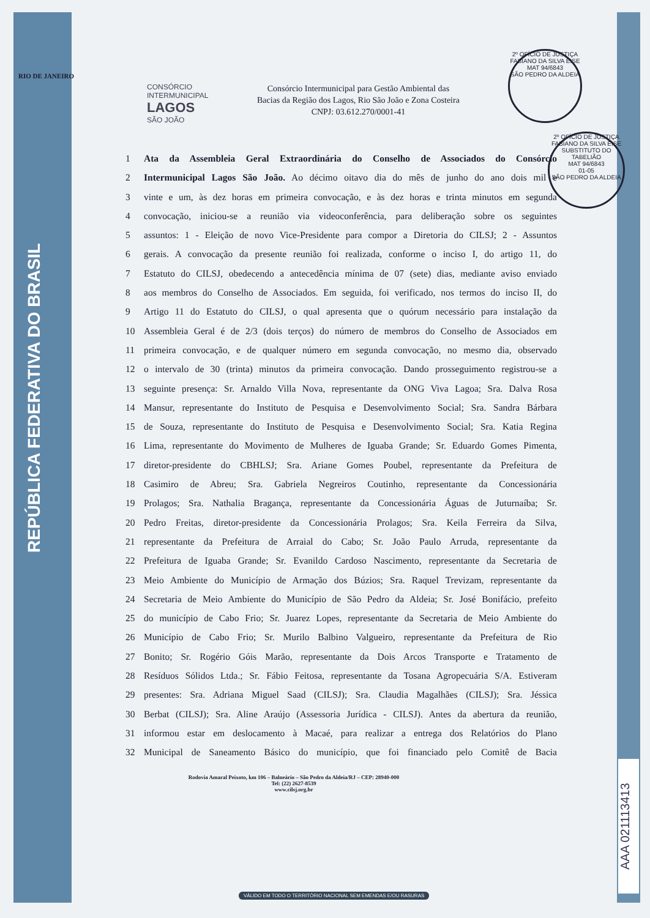RIO DE JANEIRO
REPÚBLICA FEDERATIVA DO BRASIL
2º OFÍCIO DE JUSTIÇA
FABIANO DA SILVA EISE
MAT 94/6843
SÃO PEDRO DA ALDEIA
2º OFÍCIO DE JUSTIÇA
FABIANO DA SILVA EISE
SUBSTITUTO DO TABELIÃO
MAT 94/6843
01-05
SÃO PEDRO DA ALDEIA
CONSÓRCIO INTERMUNICIPAL
LAGOS
SÃO JOÃO
Consórcio Intermunicipal para Gestão Ambiental das
Bacias da Região dos Lagos, Rio São João e Zona Costeira
CNPJ: 03.612.270/0001-41
1 Ata da Assembleia Geral Extraordinária do Conselho de Associados do Consórcio
2 Intermunicipal Lagos São João. Ao décimo oitavo dia do mês de junho do ano dois mil e
3 vinte e um, às dez horas em primeira convocação, e às dez horas e trinta minutos em segunda
4 convocação, iniciou-se a reunião via videoconferência, para deliberação sobre os seguintes
5 assuntos: 1 - Eleição de novo Vice-Presidente para compor a Diretoria do CILSJ; 2 - Assuntos
6 gerais. A convocação da presente reunião foi realizada, conforme o inciso I, do artigo 11, do
7 Estatuto do CILSJ, obedecendo a antecedência mínima de 07 (sete) dias, mediante aviso enviado
8 aos membros do Conselho de Associados. Em seguida, foi verificado, nos termos do inciso II, do
9 Artigo 11 do Estatuto do CILSJ, o qual apresenta que o quórum necessário para instalação da
10 Assembleia Geral é de 2/3 (dois terços) do número de membros do Conselho de Associados em
11 primeira convocação, e de qualquer número em segunda convocação, no mesmo dia, observado
12 o intervalo de 30 (trinta) minutos da primeira convocação. Dando prosseguimento registrou-se a
13 seguinte presença: Sr. Arnaldo Villa Nova, representante da ONG Viva Lagoa; Sra. Dalva Rosa
14 Mansur, representante do Instituto de Pesquisa e Desenvolvimento Social; Sra. Sandra Bárbara
15 de Souza, representante do Instituto de Pesquisa e Desenvolvimento Social; Sra. Katia Regina
16 Lima, representante do Movimento de Mulheres de Iguaba Grande; Sr. Eduardo Gomes Pimenta,
17 diretor-presidente do CBHLSJ; Sra. Ariane Gomes Poubel, representante da Prefeitura de
18 Casimiro de Abreu; Sra. Gabriela Negreiros Coutinho, representante da Concessionária
19 Prolagos; Sra. Nathalia Bragança, representante da Concessionária Águas de Juturnaíba; Sr.
20 Pedro Freitas, diretor-presidente da Concessionária Prolagos; Sra. Keila Ferreira da Silva,
21 representante da Prefeitura de Arraial do Cabo; Sr. João Paulo Arruda, representante da
22 Prefeitura de Iguaba Grande; Sr. Evanildo Cardoso Nascimento, representante da Secretaria de
23 Meio Ambiente do Município de Armação dos Búzios; Sra. Raquel Trevizam, representante da
24 Secretaria de Meio Ambiente do Município de São Pedro da Aldeia; Sr. José Bonifácio, prefeito
25 do município de Cabo Frio; Sr. Juarez Lopes, representante da Secretaria de Meio Ambiente do
26 Município de Cabo Frio; Sr. Murilo Balbino Valgueiro, representante da Prefeitura de Rio
27 Bonito; Sr. Rogério Góis Marão, representante da Dois Arcos Transporte e Tratamento de
28 Resíduos Sólidos Ltda.; Sr. Fábio Feitosa, representante da Tosana Agropecuária S/A. Estiveram
29 presentes: Sra. Adriana Miguel Saad (CILSJ); Sra. Claudia Magalhães (CILSJ); Sra. Jéssica
30 Berbat (CILSJ); Sra. Aline Araújo (Assessoria Jurídica - CILSJ). Antes da abertura da reunião,
31 informou estar em deslocamento à Macaé, para realizar a entrega dos Relatórios do Plano
32 Municipal de Saneamento Básico do município, que foi financiado pelo Comitê de Bacia
Rodovia Amaral Peixoto, km 106 – Balneário – São Pedro da Aldeia/RJ – CEP: 28940-000
Tel: (22) 2627-8539
www.cilsj.org.br
AAA 021113413
VÁLIDO EM TODO O TERRITÓRIO NACIONAL SEM EMENDAS E/OU RASURAS